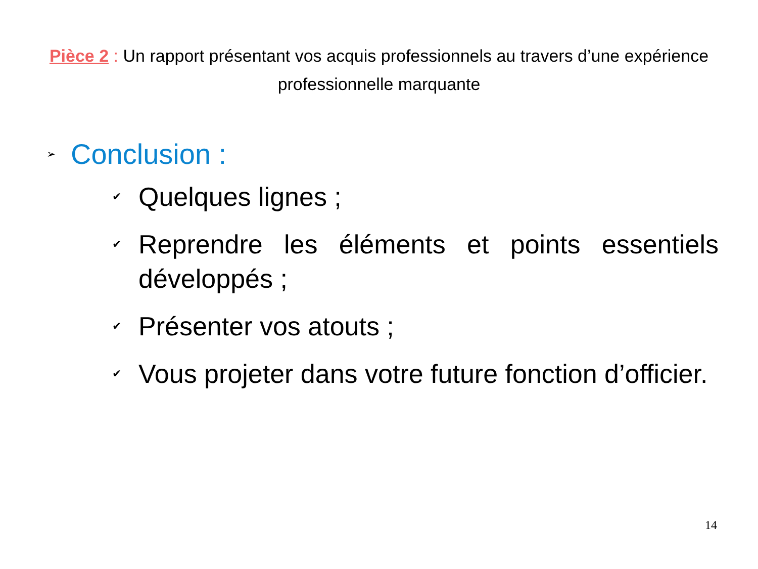Pièce 2 : Un rapport présentant vos acquis professionnels au travers d’une expérience professionnelle marquante
➢ Conclusion :
✔ Quelques lignes ;
✔ Reprendre les éléments et points essentiels développés ;
✔ Présenter vos atouts ;
✔ Vous projeter dans votre future fonction d’officier.
14